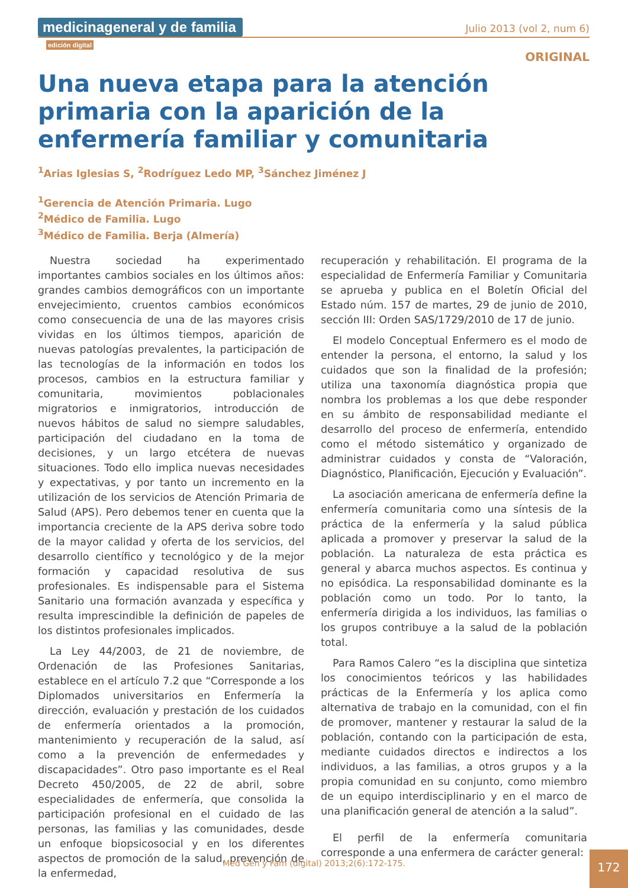medicinageneral y de familia edición digital
Julio 2013 (vol 2, num 6)
ORIGINAL
Una nueva etapa para la atención primaria con la aparición de la enfermería familiar y comunitaria
<sup>1</sup> Arias Iglesias S, <sup>2</sup>Rodríguez Ledo MP, <sup>3</sup>Sánchez Jiménez J
<sup>1</sup> Gerencia de Atención Primaria. Lugo
<sup>2</sup> Médico de Familia. Lugo
<sup>3</sup> Médico de Familia. Berja (Almería)
Nuestra sociedad ha experimentado importantes cambios sociales en los últimos años: grandes cambios demográficos con un importante envejecimiento, cruentos cambios económicos como consecuencia de una de las mayores crisis vividas en los últimos tiempos, aparición de nuevas patologías prevalentes, la participación de las tecnologías de la información en todos los procesos, cambios en la estructura familiar y comunitaria, movimientos poblacionales migratorios e inmigratorios, introducción de nuevos hábitos de salud no siempre saludables, participación del ciudadano en la toma de decisiones, y un largo etcétera de nuevas situaciones. Todo ello implica nuevas necesidades y expectativas, y por tanto un incremento en la utilización de los servicios de Atención Primaria de Salud (APS). Pero debemos tener en cuenta que la importancia creciente de la APS deriva sobre todo de la mayor calidad y oferta de los servicios, del desarrollo científico y tecnológico y de la mejor formación y capacidad resolutiva de sus profesionales. Es indispensable para el Sistema Sanitario una formación avanzada y específica y resulta imprescindible la definición de papeles de los distintos profesionales implicados.
La Ley 44/2003, de 21 de noviembre, de Ordenación de las Profesiones Sanitarias, establece en el artículo 7.2 que “Corresponde a los Diplomados universitarios en Enfermería la dirección, evaluación y prestación de los cuidados de enfermería orientados a la promoción, mantenimiento y recuperación de la salud, así como a la prevención de enfermedades y discapacidades”. Otro paso importante es el Real Decreto 450/2005, de 22 de abril, sobre especialidades de enfermería, que consolida la participación profesional en el cuidado de las personas, las familias y las comunidades, desde un enfoque biopsicosocial y en los diferentes aspectos de promoción de la salud, prevención de la enfermedad,
recuperación y rehabilitación. El programa de la especialidad de Enfermería Familiar y Comunitaria se aprueba y publica en el Boletín Oficial del Estado núm. 157 de martes, 29 de junio de 2010, sección III: Orden SAS/1729/2010 de 17 de junio.
El modelo Conceptual Enfermero es el modo de entender la persona, el entorno, la salud y los cuidados que son la finalidad de la profesión; utiliza una taxonomía diagnóstica propia que nombra los problemas a los que debe responder en su ámbito de responsabilidad mediante el desarrollo del proceso de enfermería, entendido como el método sistemático y organizado de administrar cuidados y consta de “Valoración, Diagnóstico, Planificación, Ejecución y Evaluación”.
La asociación americana de enfermería define la enfermería comunitaria como una síntesis de la práctica de la enfermería y la salud pública aplicada a promover y preservar la salud de la población. La naturaleza de esta práctica es general y abarca muchos aspectos. Es continua y no episódica. La responsabilidad dominante es la población como un todo. Por lo tanto, la enfermería dirigida a los individuos, las familias o los grupos contribuye a la salud de la población total.
Para Ramos Calero “es la disciplina que sintetiza los conocimientos teóricos y las habilidades prácticas de la Enfermería y los aplica como alternativa de trabajo en la comunidad, con el fin de promover, mantener y restaurar la salud de la población, contando con la participación de esta, mediante cuidados directos e indirectos a los individuos, a las familias, a otros grupos y a la propia comunidad en su conjunto, como miembro de un equipo interdisciplinario y en el marco de una planificación general de atención a la salud”.
El perfil de la enfermería comunitaria corresponde a una enfermera de carácter general:
Med Gen y Fam (digital) 2013;2(6):172-175. 172